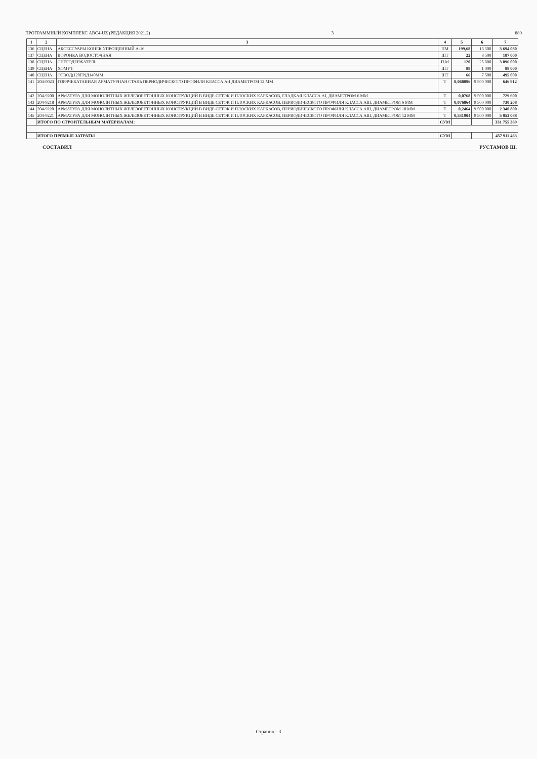ПРОГРАММНЫЙ КОМПЛЕКС АВС4-UZ (РЕДАКЦИЯ 2021.2) 3 880
| 1 | 2 | 3 | 4 | 5 | 6 | 7 |
| --- | --- | --- | --- | --- | --- | --- |
| 136 | СЦЕНА | АКСЕССУАРЫ КОНЕК УПРОЩЕННЫЙ А-16 | ПМ | 199,68 | 18 500 | 3 694 080 |
| 137 | СЦЕНА | ВОРОНКА ВОДОСТОЧНАЯ | ШТ | 22 | 8 500 | 187 000 |
| 138 | СЦЕНА | СНЕГОДЕРЖАТЕЛЬ | П.М | 120 | 25 800 | 3 096 000 |
| 139 | СЦЕНА | ХОМУТ | ШТ | 88 | 1 000 | 88 000 |
| 140 | СЦЕНА | ОТВОД(120ГР)Д140ММ | ШТ | 66 | 7 500 | 495 000 |
| 141 | 204-0023 | ГОРЯЧЕКАТАННАЯ АРМАТУРНАЯ СТАЛЬ ПЕРИОДИЧЕСКОГО ПРОФИЛЯ КЛАССА А-I ДИАМЕТРОМ 12 ММ | Т | 0,068096 | 9 500 000 | 646 912 |
| 142 | 204-9200 | АРМАТУРА ДЛЯ МОНОЛИТНЫХ ЖЕЛЕЗОБЕТОННЫХ КОНСТРУКЦИЙ В ВИДЕ СЕТОК И ПЛОСКИХ КАРКАСОВ, ГЛАДКАЯ КЛАССА АI, ДИАМЕТРОМ 6 ММ | Т | 0,0768 | 9 500 000 | 729 600 |
| 143 | 204-9218 | АРМАТУРА ДЛЯ МОНОЛИТНЫХ ЖЕЛЕЗОБЕТОННЫХ КОНСТРУКЦИЙ В ВИДЕ СЕТОК И ПЛОСКИХ КАРКАСОВ, ПЕРИОДИЧЕСКОГО ПРОФИЛЯ КЛАССА АIII, ДИАМЕТРОМ 6 ММ | Т | 0,076864 | 9 500 000 | 730 208 |
| 144 | 204-9220 | АРМАТУРА ДЛЯ МОНОЛИТНЫХ ЖЕЛЕЗОБЕТОННЫХ КОНСТРУКЦИЙ В ВИДЕ СЕТОК И ПЛОСКИХ КАРКАСОВ, ПЕРИОДИЧЕСКОГО ПРОФИЛЯ КЛАССА АIII, ДИАМЕТРОМ 10 ММ | Т | 0,2464 | 9 500 000 | 2 340 800 |
| 145 | 204-9221 | АРМАТУРА ДЛЯ МОНОЛИТНЫХ ЖЕЛЕЗОБЕТОННЫХ КОНСТРУКЦИЙ В ВИДЕ СЕТОК И ПЛОСКИХ КАРКАСОВ, ПЕРИОДИЧЕСКОГО ПРОФИЛЯ КЛАССА АIII, ДИАМЕТРОМ 12 ММ | Т | 0,531904 | 9 500 000 | 5 053 088 |
| | ИТОГО ПО СТРОИТЕЛЬНЫМ МАТЕРИАЛАМ: | | СУМ | | | 331 755 369 |
| | ИТОГО ПРЯМЫЕ ЗАТРАТЫ | | СУМ | | | 457 911 463 |
СОСТАВИЛ РУСТАМОВ Ш.
Страниц - 3